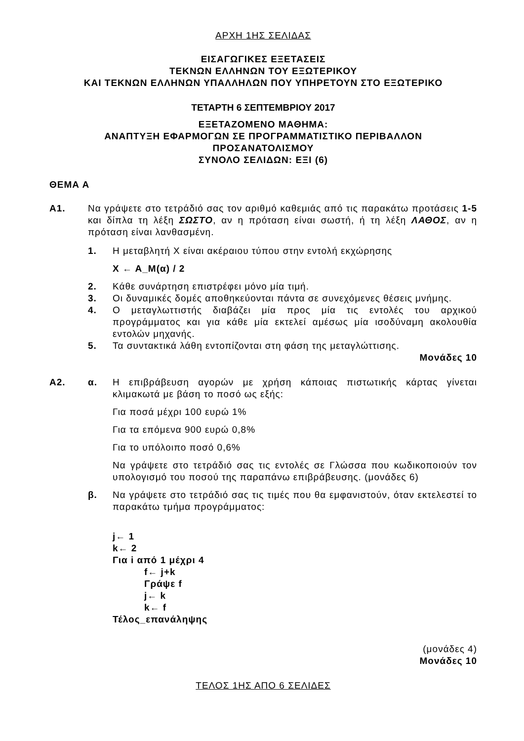ΑΡΧΗ 1ΗΣ ΣΕΛΙΔΑΣ
ΕΙΣΑΓΩΓΙΚΕΣ ΕΞΕΤΑΣΕΙΣ
ΤΕΚΝΩΝ ΕΛΛΗΝΩΝ ΤΟΥ ΕΞΩΤΕΡΙΚΟΥ
ΚΑΙ ΤΕΚΝΩΝ ΕΛΛΗΝΩΝ ΥΠΑΛΛΗΛΩΝ ΠΟΥ ΥΠΗΡΕΤΟΥΝ ΣΤΟ ΕΞΩΤΕΡΙΚΟ
ΤΕΤΑΡΤΗ 6 ΣΕΠΤΕΜΒΡΙΟΥ 2017
ΕΞΕΤΑΖΟΜΕΝΟ ΜΑΘΗΜΑ:
ΑΝΑΠΤΥΞΗ ΕΦΑΡΜΟΓΩΝ ΣΕ ΠΡΟΓΡΑΜΜΑΤΙΣΤΙΚΟ ΠΕΡΙΒΑΛΛΟΝ
ΠΡΟΣΑΝΑΤΟΛΙΣΜΟΥ
ΣΥΝΟΛΟ ΣΕΛΙΔΩΝ: ΕΞΙ (6)
ΘΕΜΑ Α
Α1. Να γράψετε στο τετράδιό σας τον αριθμό καθεμιάς από τις παρακάτω προτάσεις 1-5 και δίπλα τη λέξη ΣΩΣΤΟ, αν η πρόταση είναι σωστή, ή τη λέξη ΛΑΘΟΣ, αν η πρόταση είναι λανθασμένη.
1. Η μεταβλητή Χ είναι ακέραιου τύπου στην εντολή εκχώρησης
Χ ← Α_Μ(α) / 2
2. Κάθε συνάρτηση επιστρέφει μόνο μία τιμή.
3. Οι δυναμικές δομές αποθηκεύονται πάντα σε συνεχόμενες θέσεις μνήμης.
4. Ο μεταγλωττιστής διαβάζει μία προς μία τις εντολές του αρχικού προγράμματος και για κάθε μία εκτελεί αμέσως μία ισοδύναμη ακολουθία εντολών μηχανής.
5. Τα συντακτικά λάθη εντοπίζονται στη φάση της μεταγλώττισης.
Μονάδες 10
Α2. α. Η επιβράβευση αγορών με χρήση κάποιας πιστωτικής κάρτας γίνεται κλιμακωτά με βάση το ποσό ως εξής:
Για ποσά μέχρι 100 ευρώ 1%
Για τα επόμενα 900 ευρώ 0,8%
Για το υπόλοιπο ποσό 0,6%
Να γράψετε στο τετράδιό σας τις εντολές σε Γλώσσα που κωδικοποιούν τον υπολογισμό του ποσού της παραπάνω επιβράβευσης. (μονάδες 6)
β. Να γράψετε στο τετράδιό σας τις τιμές που θα εμφανιστούν, όταν εκτελεστεί το παρακάτω τμήμα προγράμματος:
j← 1
k← 2
Για i από 1 μέχρι 4
f← j+k
Γράψε f
j← k
k← f
Τέλος_επανάληψης
(μονάδες 4)
Μονάδες 10
ΤΕΛΟΣ 1ΗΣ ΑΠΟ 6 ΣΕΛΙΔΕΣ